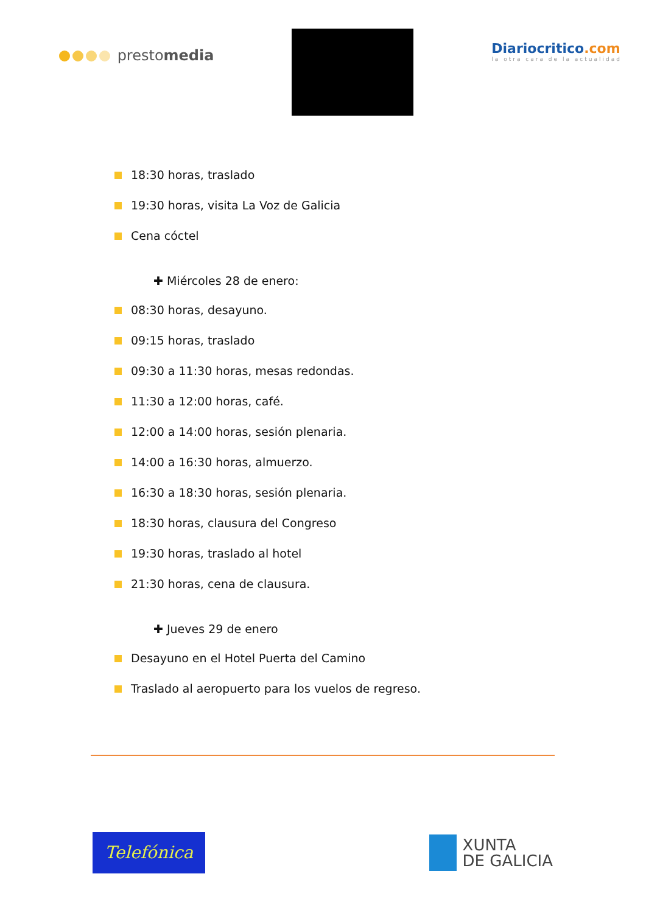prestomedia
Diariocritico.com
la otra cara de la actualidad
18:30 horas, traslado
19:30 horas, visita La Voz de Galicia
Cena cóctel
✚ Miércoles 28 de enero:
08:30 horas, desayuno.
09:15 horas, traslado
09:30 a 11:30 horas, mesas redondas.
11:30 a 12:00 horas, café.
12:00 a 14:00 horas, sesión plenaria.
14:00 a 16:30 horas, almuerzo.
16:30 a 18:30 horas, sesión plenaria.
18:30 horas, clausura del Congreso
19:30 horas, traslado al hotel
21:30 horas, cena de clausura.
✚ Jueves 29 de enero
Desayuno en el Hotel Puerta del Camino
Traslado al aeropuerto para los vuelos de regreso.
Telefónica
XUNTA
DE GALICIA